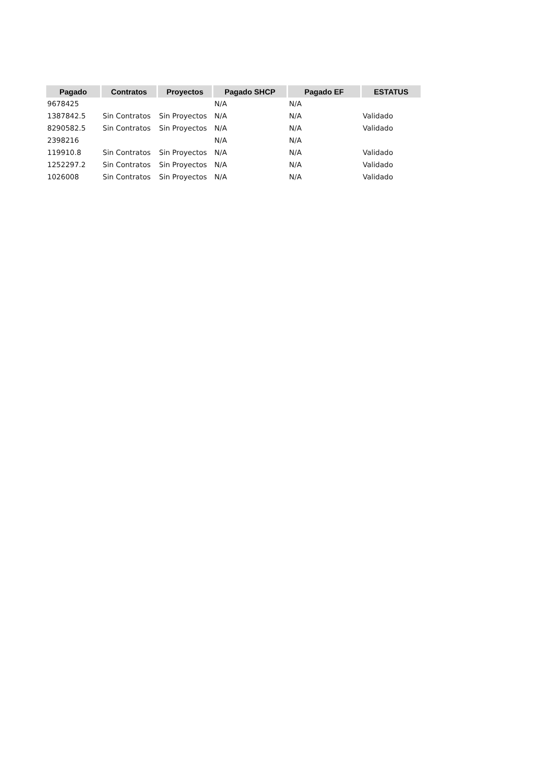| Pagado | Contratos | Proyectos | Pagado SHCP | Pagado EF | ESTATUS |
| --- | --- | --- | --- | --- | --- |
| 9678425 | | | N/A | N/A | |
| 1387842.5 | Sin Contratos | Sin Proyectos | N/A | N/A | Validado |
| 8290582.5 | Sin Contratos | Sin Proyectos | N/A | N/A | Validado |
| 2398216 | | | N/A | N/A | |
| 119910.8 | Sin Contratos | Sin Proyectos | N/A | N/A | Validado |
| 1252297.2 | Sin Contratos | Sin Proyectos | N/A | N/A | Validado |
| 1026008 | Sin Contratos | Sin Proyectos | N/A | N/A | Validado |